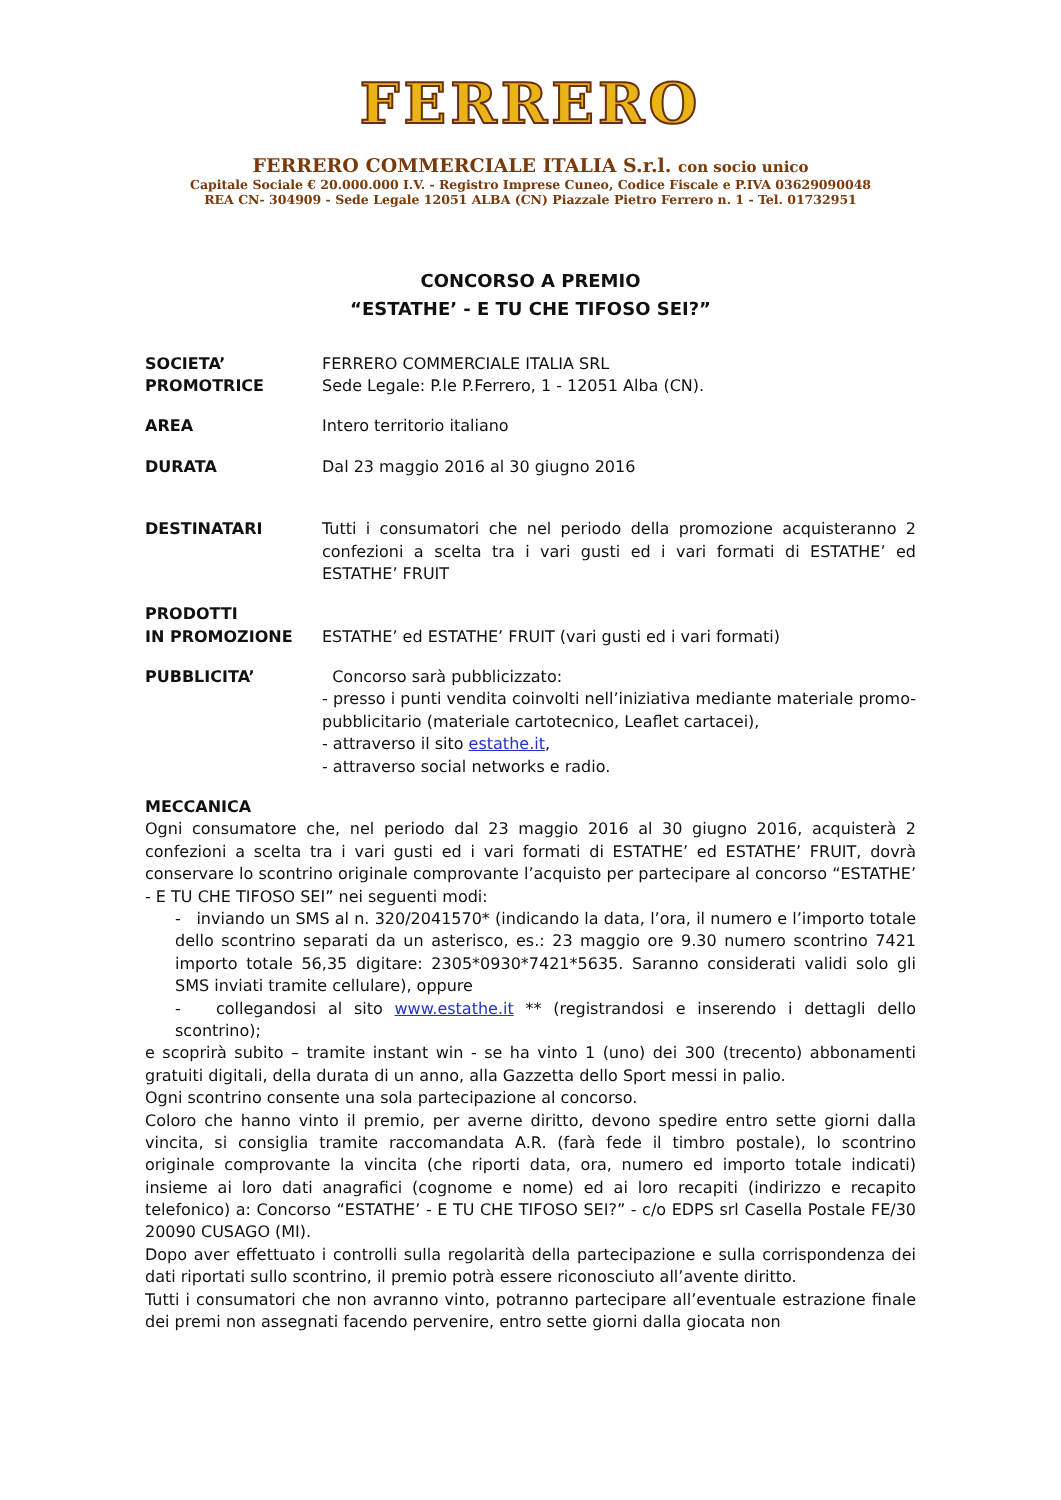FERRERO
FERRERO COMMERCIALE ITALIA S.r.l. con socio unico
Capitale Sociale € 20.000.000 I.V. - Registro Imprese Cuneo, Codice Fiscale e P.IVA 03629090048
REA CN- 304909 - Sede Legale 12051 ALBA (CN) Piazzale Pietro Ferrero n. 1 - Tel. 01732951
CONCORSO A PREMIO
“ESTATHE’ - E TU CHE TIFOSO SEI?”
SOCIETA’
PROMOTRICE
FERRERO COMMERCIALE ITALIA SRL
Sede Legale: P.le P.Ferrero, 1 - 12051 Alba (CN).
AREA Intero territorio italiano
DURATA Dal 23 maggio 2016 al 30 giugno 2016
DESTINATARI Tutti i consumatori che nel periodo della promozione acquisteranno 2 confezioni a scelta tra i vari gusti ed i vari formati di ESTATHE’ ed ESTATHE’ FRUIT
PRODOTTI
IN PROMOZIONE
ESTATHE’ ed ESTATHE’ FRUIT (vari gusti ed i vari formati)
PUBBLICITA’ Concorso sarà pubblicizzato:
- presso i punti vendita coinvolti nell’iniziativa mediante materiale promo-pubblicitario (materiale cartotecnico, Leaflet cartacei),
- attraverso il sito estathe.it,
- attraverso social networks e radio.
MECCANICA
Ogni consumatore che, nel periodo dal 23 maggio 2016 al 30 giugno 2016, acquisterà 2 confezioni a scelta tra i vari gusti ed i vari formati di ESTATHE’ ed ESTATHE’ FRUIT, dovrà conservare lo scontrino originale comprovante l’acquisto per partecipare al concorso “ESTATHE’ - E TU CHE TIFOSO SEI” nei seguenti modi:
- inviando un SMS al n. 320/2041570* (indicando la data, l’ora, il numero e l’importo totale dello scontrino separati da un asterisco, es.: 23 maggio ore 9.30 numero scontrino 7421 importo totale 56,35 digitare: 2305*0930*7421*5635. Saranno considerati validi solo gli SMS inviati tramite cellulare), oppure
- collegandosi al sito www.estathe.it ** (registrandosi e inserendo i dettagli dello scontrino);
e scoprirà subito – tramite instant win - se ha vinto 1 (uno) dei 300 (trecento) abbonamenti gratuiti digitali, della durata di un anno, alla Gazzetta dello Sport messi in palio.
Ogni scontrino consente una sola partecipazione al concorso.
Coloro che hanno vinto il premio, per averne diritto, devono spedire entro sette giorni dalla vincita, si consiglia tramite raccomandata A.R. (farà fede il timbro postale), lo scontrino originale comprovante la vincita (che riporti data, ora, numero ed importo totale indicati) insieme ai loro dati anagrafici (cognome e nome) ed ai loro recapiti (indirizzo e recapito telefonico) a: Concorso “ESTATHE’ - E TU CHE TIFOSO SEI?” - c/o EDPS srl Casella Postale FE/30 20090 CUSAGO (MI).
Dopo aver effettuato i controlli sulla regolarità della partecipazione e sulla corrispondenza dei dati riportati sullo scontrino, il premio potrà essere riconosciuto all’avente diritto.
Tutti i consumatori che non avranno vinto, potranno partecipare all’eventuale estrazione finale dei premi non assegnati facendo pervenire, entro sette giorni dalla giocata non